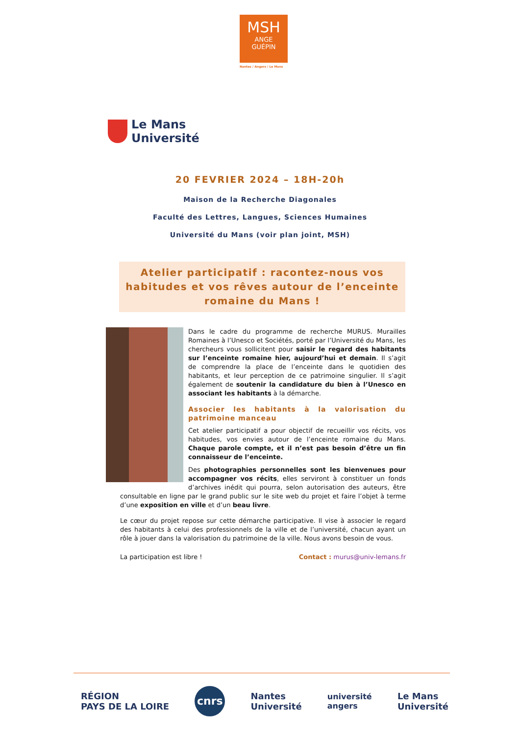MSH
ANGE
GUÉPIN
Nantes / Angers / Le Mans
Le Mans
Université
20 FEVRIER 2024 – 18H-20h
Maison de la Recherche Diagonales
Faculté des Lettres, Langues, Sciences Humaines
Université du Mans (voir plan joint, MSH)
Atelier participatif : racontez-nous vos habitudes et vos rêves autour de l’enceinte romaine du Mans !
Dans le cadre du programme de recherche MURUS. Murailles Romaines à l’Unesco et Sociétés, porté par l’Université du Mans, les chercheurs vous sollicitent pour saisir le regard des habitants sur l’enceinte romaine hier, aujourd’hui et demain. Il s’agit de comprendre la place de l’enceinte dans le quotidien des habitants, et leur perception de ce patrimoine singulier. Il s’agit également de soutenir la candidature du bien à l’Unesco en associant les habitants à la démarche.
Associer les habitants à la valorisation du patrimoine manceau
Cet atelier participatif a pour objectif de recueillir vos récits, vos habitudes, vos envies autour de l’enceinte romaine du Mans. Chaque parole compte, et il n’est pas besoin d’être un fin connaisseur de l’enceinte.
Des photographies personnelles sont les bienvenues pour accompagner vos récits, elles serviront à constituer un fonds d’archives inédit qui pourra, selon autorisation des auteurs, être consultable en ligne par le grand public sur le site web du projet et faire l’objet à terme d’une exposition en ville et d’un beau livre.
Le cœur du projet repose sur cette démarche participative. Il vise à associer le regard des habitants à celui des professionnels de la ville et de l’université, chacun ayant un rôle à jouer dans la valorisation du patrimoine de la ville. Nous avons besoin de vous.
La participation est libre ! Contact : murus@univ-lemans.fr
RÉGION
PAYS DE LA LOIRE
cnrs
Nantes
Université
université
angers
Le Mans
Université